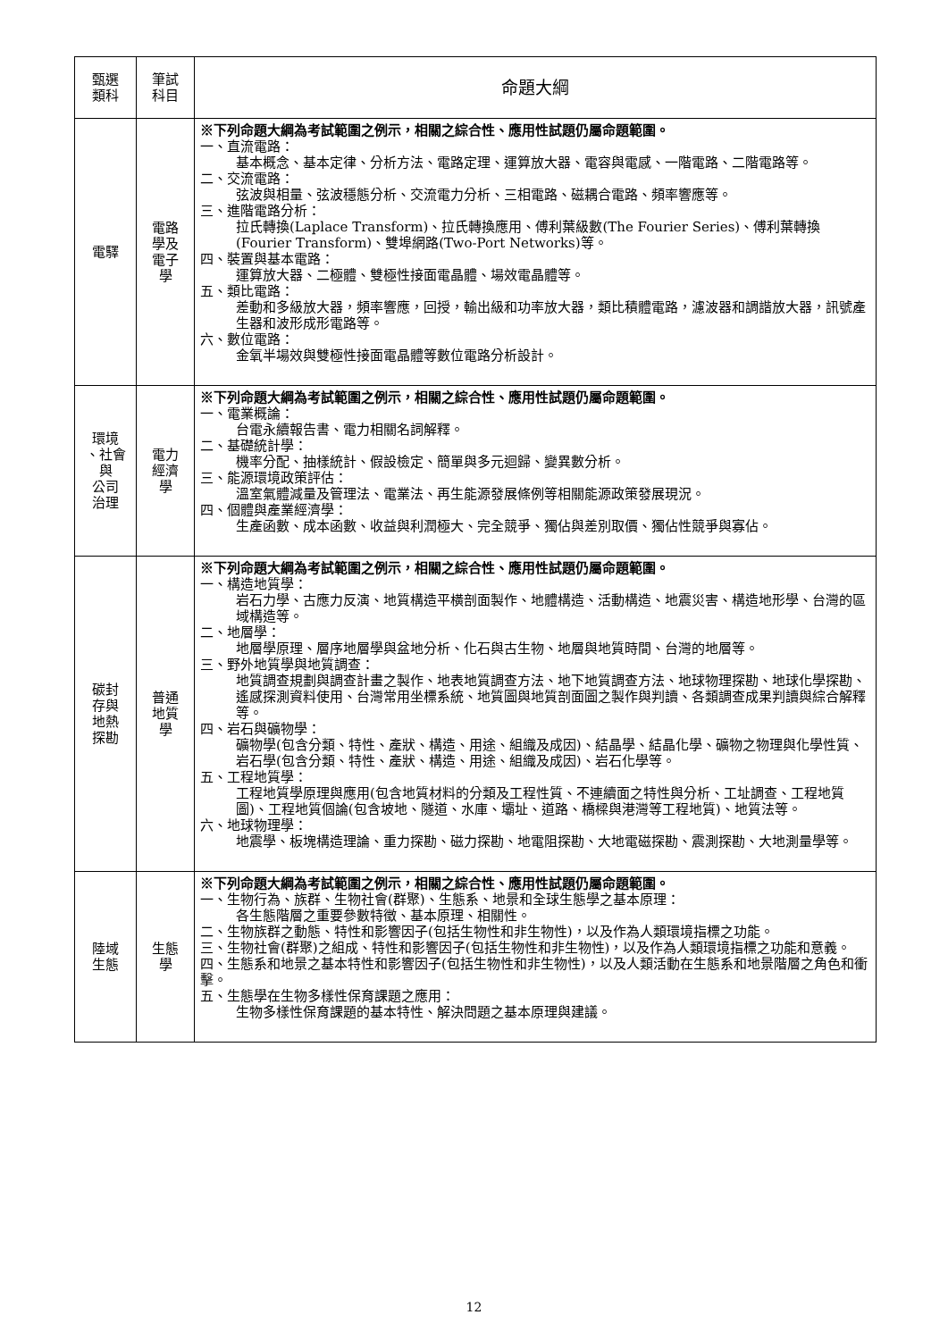| 甄選 類科 | 筆試 科目 | 命題大綱 |
| --- | --- | --- |
| 電驛 | 電路 學及 電子 學 | ※下列命題大綱為考試範圍之例示，相關之綜合性、應用性試題仍屬命題範圍。 一、直流電路： 基本概念、基本定律、分析方法、電路定理、運算放大器、電容與電感、一階電路、二階電路等。 二、交流電路： 弦波與相量、弦波穩態分析、交流電力分析、三相電路、磁耦合電路、頻率響應等。 三、進階電路分析： 拉氏轉換(Laplace Transform)、拉氏轉換應用、傅利葉級數(The Fourier Series)、傅利葉轉換(Fourier Transform)、雙埠網路(Two-Port Networks)等。 四、裝置與基本電路： 運算放大器、二極體、雙極性接面電晶體、場效電晶體等。 五、類比電路： 差動和多級放大器，頻率響應，回授，輸出級和功率放大器，類比積體電路，濾波器和調諧放大器，訊號產生器和波形成形電路等。 六、數位電路： 金氧半場效與雙極性接面電晶體等數位電路分析設計。 |
| 環境 、社會 與 公司 治理 | 電力 經濟 學 | ※下列命題大綱為考試範圍之例示，相關之綜合性、應用性試題仍屬命題範圍。 一、電業概論： 台電永續報告書、電力相關名詞解釋。 二、基礎統計學： 機率分配、抽樣統計、假設檢定、簡單與多元迴歸、變異數分析。 三、能源環境政策評估： 溫室氣體減量及管理法、電業法、再生能源發展條例等相關能源政策發展現況。 四、個體與產業經濟學： 生產函數、成本函數、收益與利潤極大、完全競爭、獨佔與差別取價、獨佔性競爭與寡佔。 |
| 碳封 存與 地熱 探勘 | 普通 地質 學 | ※下列命題大綱為考試範圍之例示，相關之綜合性、應用性試題仍屬命題範圍。 一、構造地質學： 岩石力學、古應力反演、地質構造平橫剖面製作、地體構造、活動構造、地震災害、構造地形學、台灣的區域構造等。 二、地層學： 地層學原理、層序地層學與盆地分析、化石與古生物、地層與地質時間、台灣的地層等。 三、野外地質學與地質調查： 地質調查規劃與調查計畫之製作、地表地質調查方法、地下地質調查方法、地球物理探勘、地球化學探勘、遙感探測資料使用、台灣常用坐標系統、地質圖與地質剖面圖之製作與判讀、各類調查成果判讀與綜合解釋等。 四、岩石與礦物學： 礦物學(包含分類、特性、產狀、構造、用途、組織及成因)、結晶學、結晶化學、礦物之物理與化學性質、岩石學(包含分類、特性、產狀、構造、用途、組織及成因)、岩石化學等。 五、工程地質學： 工程地質學原理與應用(包含地質材料的分類及工程性質、不連續面之特性與分析、工址調查、工程地質圖)、工程地質個論(包含坡地、隧道、水庫、壩址、道路、橋樑與港灣等工程地質)、地質法等。 六、地球物理學： 地震學、板塊構造理論、重力探勘、磁力探勘、地電阻探勘、大地電磁探勘、震測探勘、大地測量學等。 |
| 陸域 生態 | 生態 學 | ※下列命題大綱為考試範圍之例示，相關之綜合性、應用性試題仍屬命題範圍。 一、生物行為、族群、生物社會(群聚)、生態系、地景和全球生態學之基本原理： 各生態階層之重要參數特徵、基本原理、相關性。 二、生物族群之動態、特性和影響因子(包括生物性和非生物性)，以及作為人類環境指標之功能。 三、生物社會(群聚)之組成、特性和影響因子(包括生物性和非生物性)，以及作為人類環境指標之功能和意義。 四、生態系和地景之基本特性和影響因子(包括生物性和非生物性)，以及人類活動在生態系和地景階層之角色和衝擊。 五、生態學在生物多樣性保育課題之應用： 生物多樣性保育課題的基本特性、解決問題之基本原理與建議。 |
12